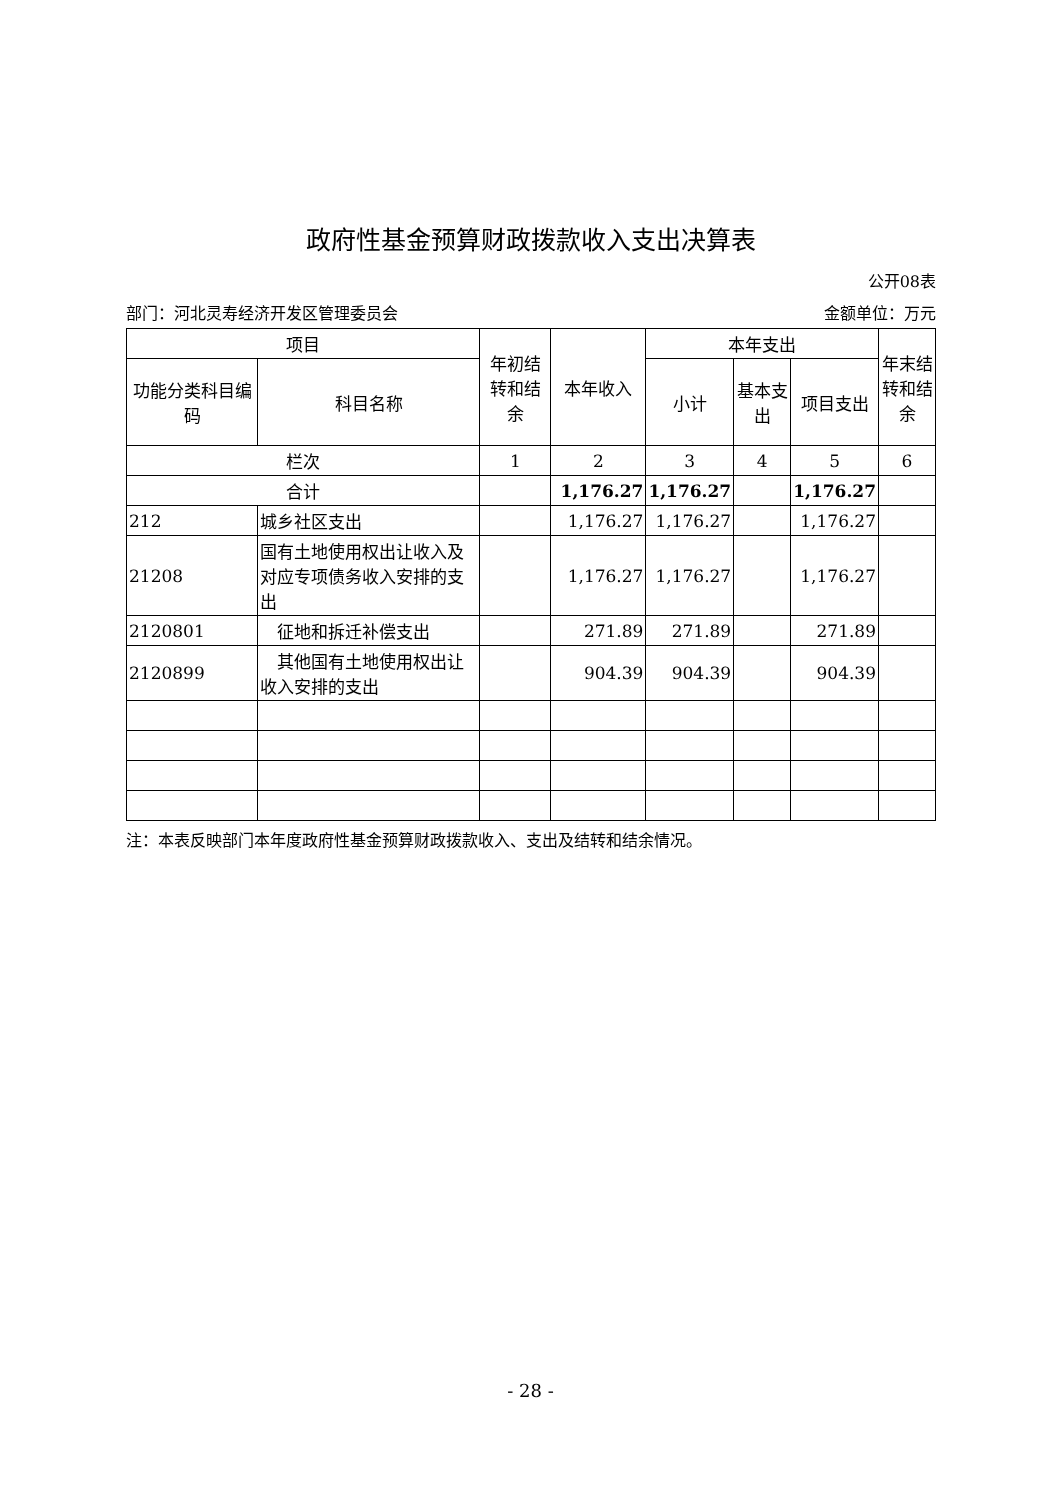政府性基金预算财政拨款收入支出决算表
公开08表
部门：河北灵寿经济开发区管理委员会 金额单位：万元
| 项目 | | 年初结转和结余 | 本年收入 | 本年支出 | | | 年末结转和结余 |
| --- | --- | --- | --- | --- | --- | --- | --- |
| 功能分类科目编码 | 科目名称 | | | 小计 | 基本支出 | 项目支出 | |
| 栏次 | | 1 | 2 | 3 | 4 | 5 | 6 |
| 合计 | | | 1,176.27 | 1,176.27 | | 1,176.27 | |
| 212 | 城乡社区支出 | | 1,176.27 | 1,176.27 | | 1,176.27 | |
| 21208 | 国有土地使用权出让收入及对应专项债务收入安排的支出 | | 1,176.27 | 1,176.27 | | 1,176.27 | |
| 2120801 | 征地和拆迁补偿支出 | | 271.89 | 271.89 | | 271.89 | |
| 2120899 | 其他国有土地使用权出让收入安排的支出 | | 904.39 | 904.39 | | 904.39 | |
注：本表反映部门本年度政府性基金预算财政拨款收入、支出及结转和结余情况。
- 28 -